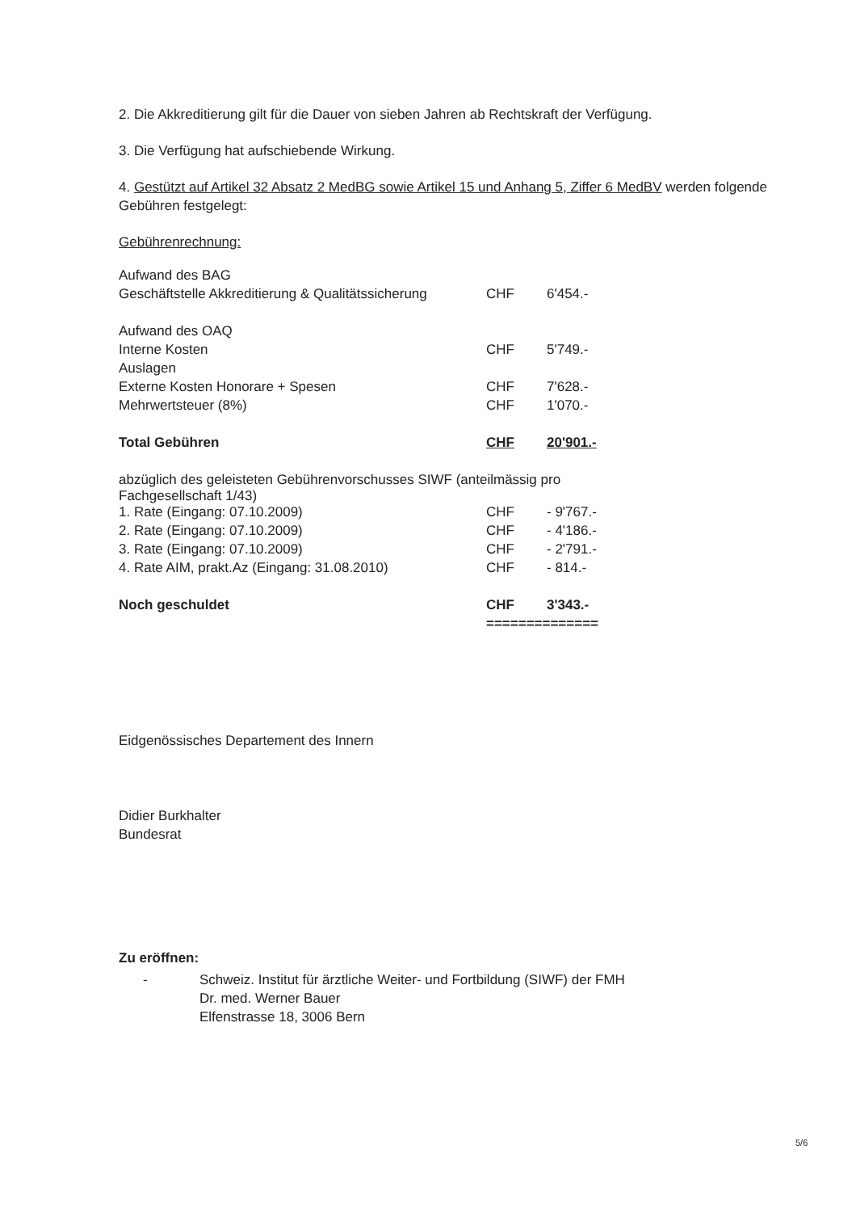2. Die Akkreditierung gilt für die Dauer von sieben Jahren ab Rechtskraft der Verfügung.
3. Die Verfügung hat aufschiebende Wirkung.
4. Gestützt auf Artikel 32 Absatz 2 MedBG sowie Artikel 15 und Anhang 5, Ziffer 6 MedBV werden folgende Gebühren festgelegt:
Gebührenrechnung:
| Aufwand des BAG | | |
| Geschäftstelle Akkreditierung & Qualitätssicherung | CHF | 6'454.- |
| Aufwand des OAQ | | |
| Interne Kosten | CHF | 5'749.- |
| Auslagen | | |
| Externe Kosten Honorare + Spesen | CHF | 7'628.- |
| Mehrwertsteuer (8%) | CHF | 1'070.- |
| Total Gebühren | CHF | 20'901.- |
| abzüglich des geleisteten Gebührenvorschusses SIWF (anteilmässig pro Fachgesellschaft 1/43) | | |
| 1. Rate (Eingang: 07.10.2009) | CHF | - 9'767.- |
| 2. Rate (Eingang: 07.10.2009) | CHF | - 4'186.- |
| 3. Rate (Eingang: 07.10.2009) | CHF | - 2'791.- |
| 4. Rate AIM, prakt.Az (Eingang: 31.08.2010) | CHF | - 814.- |
| Noch geschuldet | CHF | 3'343.- |
| | ============== | |
Eidgenössisches Departement des Innern
Didier Burkhalter
Bundesrat
Zu eröffnen:
- Schweiz. Institut für ärztliche Weiter- und Fortbildung (SIWF) der FMH
Dr. med. Werner Bauer
Elfenstrasse 18, 3006 Bern
5/6